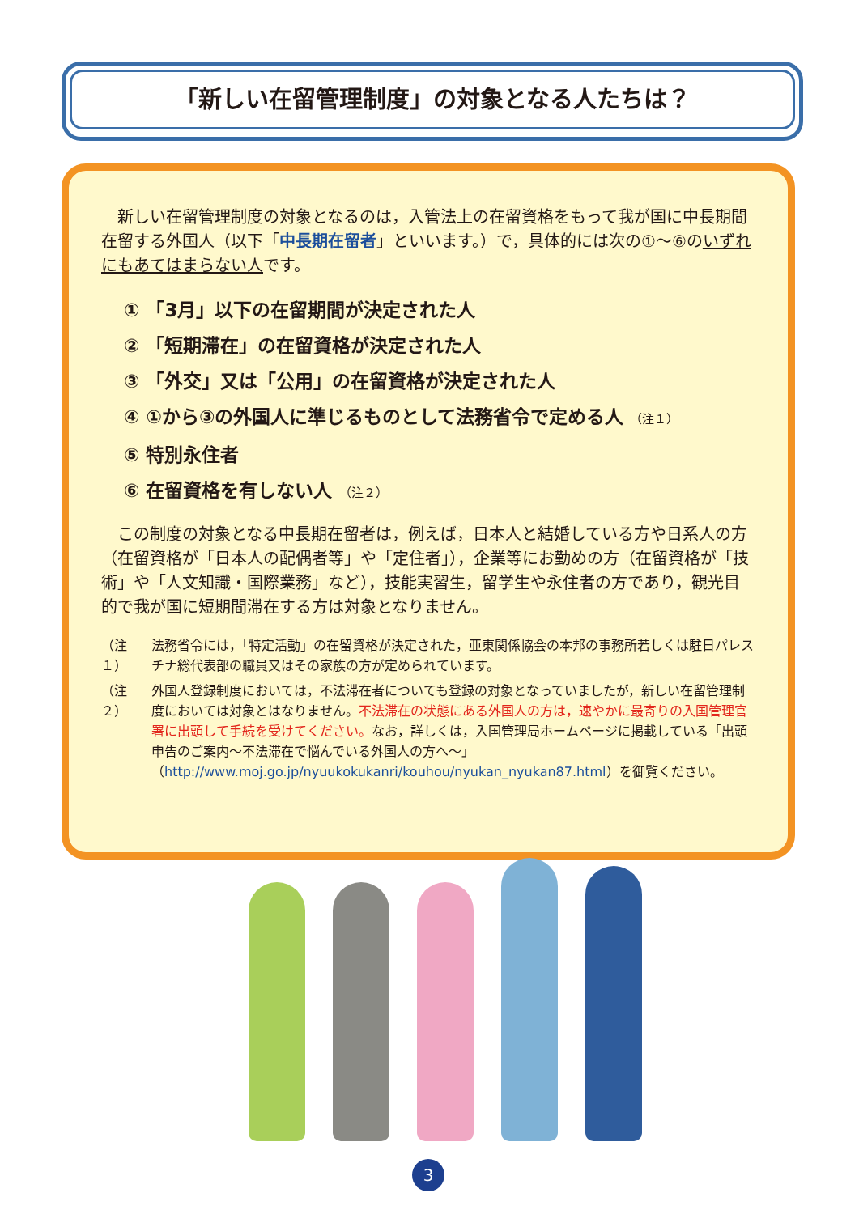「新しい在留管理制度」の対象となる人たちは？
　新しい在留管理制度の対象となるのは，入管法上の在留資格をもって我が国に中長期間在留する外国人（以下「中長期在留者」といいます。）で，具体的には次の①～⑥のいずれにもあてはまらない人です。
① 「3月」以下の在留期間が決定された人
② 「短期滞在」の在留資格が決定された人
③ 「外交」又は「公用」の在留資格が決定された人
④ ①から③の外国人に準じるものとして法務省令で定める人 （注１）
⑤ 特別永住者
⑥ 在留資格を有しない人 （注２）
　この制度の対象となる中長期在留者は，例えば，日本人と結婚している方や日系人の方（在留資格が「日本人の配偶者等」や「定住者」），企業等にお勤めの方（在留資格が「技術」や「人文知識・国際業務」など），技能実習生，留学生や永住者の方であり，観光目的で我が国に短期間滞在する方は対象となりません。
（注１） 法務省令には，「特定活動」の在留資格が決定された，亜東関係協会の本邦の事務所若しくは駐日パレスチナ総代表部の職員又はその家族の方が定められています。
（注２） 外国人登録制度においては，不法滞在者についても登録の対象となっていましたが，新しい在留管理制度においては対象とはなりません。不法滞在の状態にある外国人の方は，速やかに最寄りの入国管理官署に出頭して手続を受けてください。なお，詳しくは，入国管理局ホームページに掲載している「出頭申告のご案内～不法滞在で悩んでいる外国人の方へ～」（http://www.moj.go.jp/nyuukokukanri/kouhou/nyukan_nyukan87.html）を御覧ください。
3